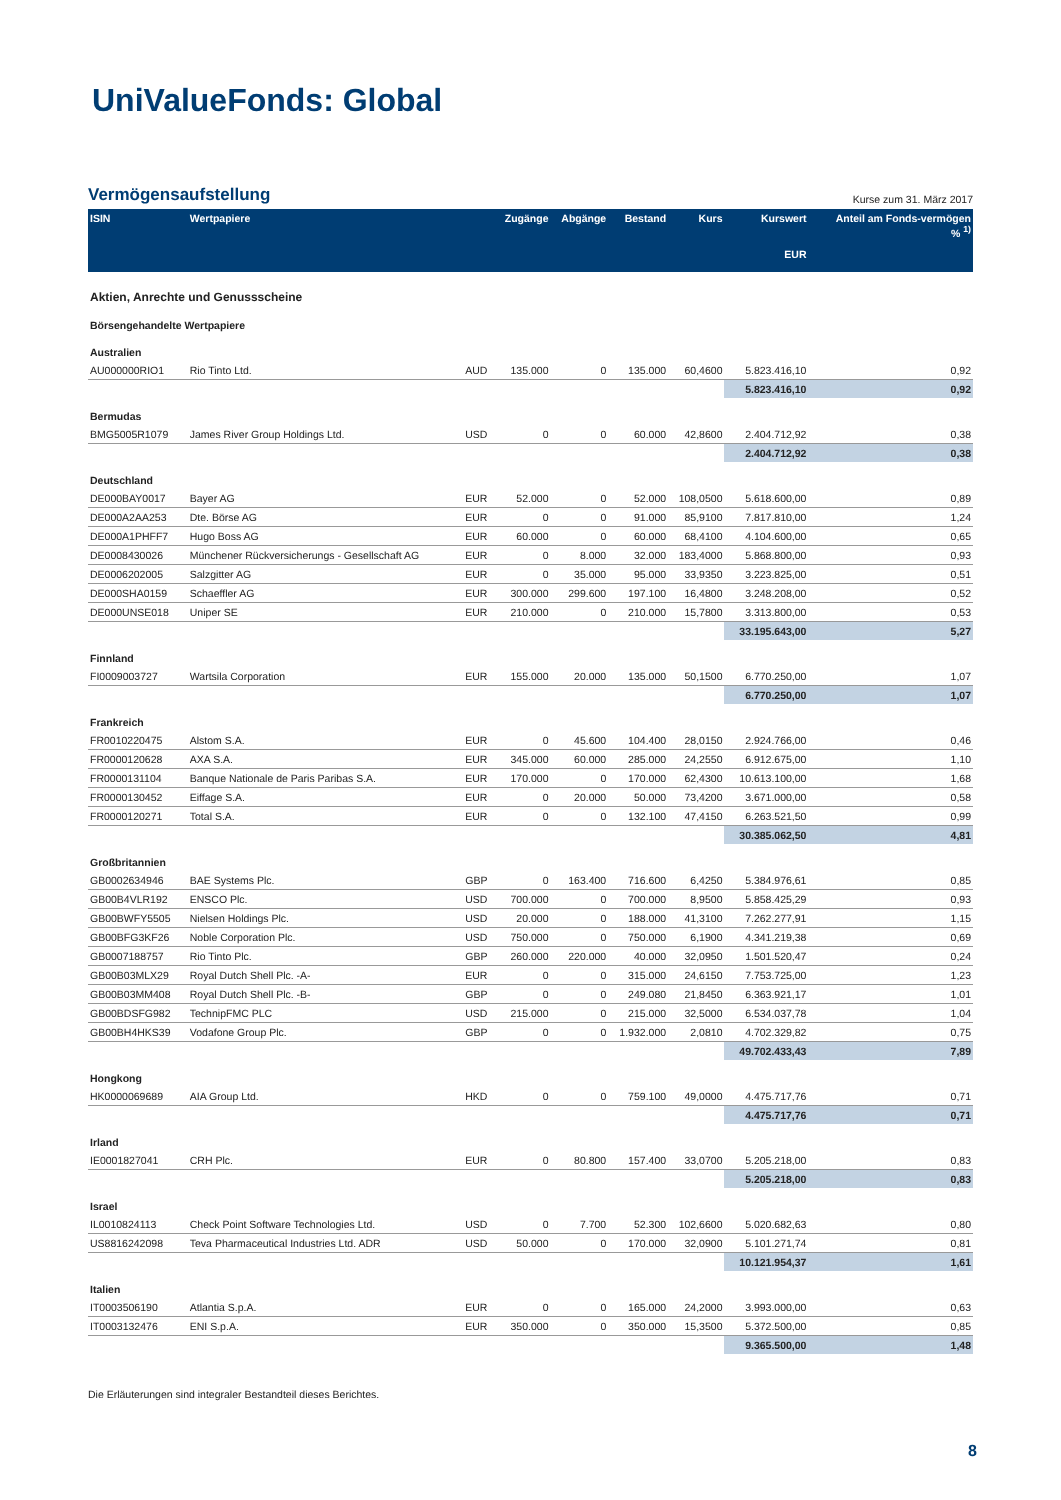Uni ValueFonds: Global
Vermögensaufstellung
Kurse zum 31. März 2017
| ISIN | Wertpapiere | | Zugänge | Abgänge | Bestand | Kurs | Kurswert EUR | Anteil am Fonds-vermögen % <sup>1)</sup> |
| --- | --- | --- | --- | --- | --- | --- | --- | --- |
| Aktien, Anrechte und Genussscheine | | | | | | | | |
| Börsengehandelte Wertpapiere | | | | | | | | |
| Australien | | | | | | | | |
| AU000000RIO1 | Rio Tinto Ltd. | AUD | 135.000 | 0 | 135.000 | 60,4600 | 5.823.416,10 | 0,92 |
| | | | | | | | 5.823.416,10 | 0,92 |
| Bermudas | | | | | | | | |
| BMG5005R1079 | James River Group Holdings Ltd. | USD | 0 | 0 | 60.000 | 42,8600 | 2.404.712,92 | 0,38 |
| | | | | | | | 2.404.712,92 | 0,38 |
| Deutschland | | | | | | | | |
| DE000BAY0017 | Bayer AG | EUR | 52.000 | 0 | 52.000 | 108,0500 | 5.618.600,00 | 0,89 |
| DE000A2AA253 | Dte. Börse AG | EUR | 0 | 0 | 91.000 | 85,9100 | 7.817.810,00 | 1,24 |
| DE000A1PHFF7 | Hugo Boss AG | EUR | 60.000 | 0 | 60.000 | 68,4100 | 4.104.600,00 | 0,65 |
| DE0008430026 | Münchener Rückversicherungs - Gesellschaft AG | EUR | 0 | 8.000 | 32.000 | 183,4000 | 5.868.800,00 | 0,93 |
| DE0006202005 | Salzgitter AG | EUR | 0 | 35.000 | 95.000 | 33,9350 | 3.223.825,00 | 0,51 |
| DE000SHA0159 | Schaeffler AG | EUR | 300.000 | 299.600 | 197.100 | 16,4800 | 3.248.208,00 | 0,52 |
| DE000UNSE018 | Uniper SE | EUR | 210.000 | 0 | 210.000 | 15,7800 | 3.313.800,00 | 0,53 |
| | | | | | | | 33.195.643,00 | 5,27 |
| Finnland | | | | | | | | |
| FI0009003727 | Wartsila Corporation | EUR | 155.000 | 20.000 | 135.000 | 50,1500 | 6.770.250,00 | 1,07 |
| | | | | | | | 6.770.250,00 | 1,07 |
| Frankreich | | | | | | | | |
| FR0010220475 | Alstom S.A. | EUR | 0 | 45.600 | 104.400 | 28,0150 | 2.924.766,00 | 0,46 |
| FR0000120628 | AXA S.A. | EUR | 345.000 | 60.000 | 285.000 | 24,2550 | 6.912.675,00 | 1,10 |
| FR0000131104 | Banque Nationale de Paris Paribas S.A. | EUR | 170.000 | 0 | 170.000 | 62,4300 | 10.613.100,00 | 1,68 |
| FR0000130452 | Eiffage S.A. | EUR | 0 | 20.000 | 50.000 | 73,4200 | 3.671.000,00 | 0,58 |
| FR0000120271 | Total S.A. | EUR | 0 | 0 | 132.100 | 47,4150 | 6.263.521,50 | 0,99 |
| | | | | | | | 30.385.062,50 | 4,81 |
| Großbritannien | | | | | | | | |
| GB0002634946 | BAE Systems Plc. | GBP | 0 | 163.400 | 716.600 | 6,4250 | 5.384.976,61 | 0,85 |
| GB00B4VLR192 | ENSCO Plc. | USD | 700.000 | 0 | 700.000 | 8,9500 | 5.858.425,29 | 0,93 |
| GB00BWFY5505 | Nielsen Holdings Plc. | USD | 20.000 | 0 | 188.000 | 41,3100 | 7.262.277,91 | 1,15 |
| GB00BFG3KF26 | Noble Corporation Plc. | USD | 750.000 | 0 | 750.000 | 6,1900 | 4.341.219,38 | 0,69 |
| GB0007188757 | Rio Tinto Plc. | GBP | 260.000 | 220.000 | 40.000 | 32,0950 | 1.501.520,47 | 0,24 |
| GB00B03MLX29 | Royal Dutch Shell Plc. -A- | EUR | 0 | 0 | 315.000 | 24,6150 | 7.753.725,00 | 1,23 |
| GB00B03MM408 | Royal Dutch Shell Plc. -B- | GBP | 0 | 0 | 249.080 | 21,8450 | 6.363.921,17 | 1,01 |
| GB00BDSFG982 | TechnipFMC PLC | USD | 215.000 | 0 | 215.000 | 32,5000 | 6.534.037,78 | 1,04 |
| GB00BH4HKS39 | Vodafone Group Plc. | GBP | 0 | 0 | 1.932.000 | 2,0810 | 4.702.329,82 | 0,75 |
| | | | | | | | 49.702.433,43 | 7,89 |
| Hongkong | | | | | | | | |
| HK0000069689 | AIA Group Ltd. | HKD | 0 | 0 | 759.100 | 49,0000 | 4.475.717,76 | 0,71 |
| | | | | | | | 4.475.717,76 | 0,71 |
| Irland | | | | | | | | |
| IE0001827041 | CRH Plc. | EUR | 0 | 80.800 | 157.400 | 33,0700 | 5.205.218,00 | 0,83 |
| | | | | | | | 5.205.218,00 | 0,83 |
| Israel | | | | | | | | |
| IL0010824113 | Check Point Software Technologies Ltd. | USD | 0 | 7.700 | 52.300 | 102,6600 | 5.020.682,63 | 0,80 |
| US8816242098 | Teva Pharmaceutical Industries Ltd. ADR | USD | 50.000 | 0 | 170.000 | 32,0900 | 5.101.271,74 | 0,81 |
| | | | | | | | 10.121.954,37 | 1,61 |
| Italien | | | | | | | | |
| IT0003506190 | Atlantia S.p.A. | EUR | 0 | 0 | 165.000 | 24,2000 | 3.993.000,00 | 0,63 |
| IT0003132476 | ENI S.p.A. | EUR | 350.000 | 0 | 350.000 | 15,3500 | 5.372.500,00 | 0,85 |
| | | | | | | | 9.365.500,00 | 1,48 |
Die Erläuterungen sind integraler Bestandteil dieses Berichtes.
8